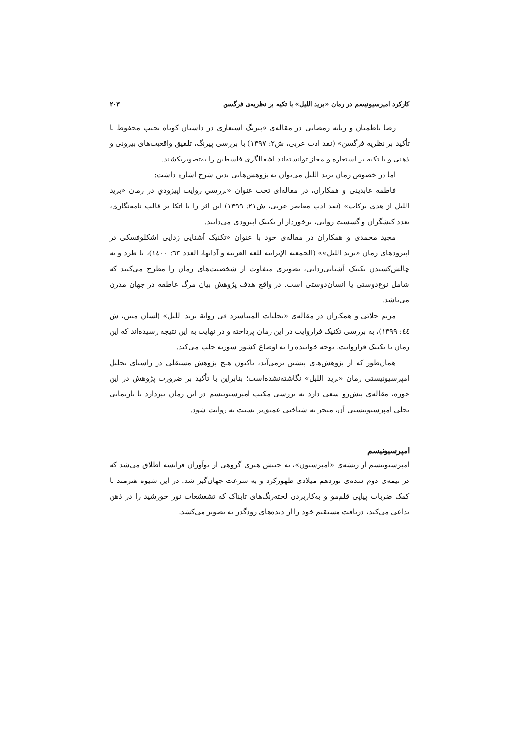کارکرد امپرسیونیسم در رمان «برید اللیل» با تکیه بر نظریه‌ی فرگسن ۲۰۳
رضا ناظمیان و ربابه رمضانی در مقاله‌ی «پیرنگ استعاری در داستان کوتاه نجیب محفوظ با تأکید بر نظریه فرگسن» (نقد ادب عربی، ش۲: ۱۳۹۷) با بررسی پیرنگ، تلفیق واقعیت‌های بیرونی و ذهنی و با تکیه بر استعاره و مجاز توانسته‌اند اشغالگری فلسطین را به‌تصویربکشند.
اما در خصوص رمان برید اللیل می‌توان به پژوهش‌هایی بدین شرح اشاره داشت:
فاطمه عابدینی و همکاران، در مقاله‌ای تحت عنوان «بررسي روايت اپيزودي در رمان «برید اللیل از هدی برکات» (نقد ادب معاصر عربی، ش۲۱: ۱۳۹۹) این اثر را با اتکا بر قالب نامه‌نگاری، تعدد کنشگران و گسست روایی، برخوردار از تکنیک اپیزودی می‌دانند.
مجید محمدی و همکاران در مقاله‌ی خود با عنوان «تکنیک آشنایی زدایی اشکلوفسکی در اپیزودهای رمان «برید اللیل»» (الجمعیة الإیرانیة للغة العربیة و آدابها، العدد ٦٣: ١٤٠٠)، با طرد و به چالش‌کشیدن تکنیک آشنایی‌زدایی، تصویری متفاوت از شخصیت‌های رمان را مطرح می‌کنند که شامل نوع‌دوستی یا انسان‌دوستی است. در واقع هدف پژوهش بیان مرگ عاطفه در جهان مدرن می‌باشد.
مریم جلائی و همکاران در مقاله‌ی «تجلیات المیتاسرد في روایة برید اللیل» (لسان مبین، ش ٤٤: ۱۳۹۹)، به بررسی تکنیک فراروایت در این رمان پرداخته و در نهایت به این نتیجه رسیده‌اند که این رمان با تکنیک فراروایت، توجه خواننده را به اوضاع کشور سوریه جلب می‌کند.
همان‌طور که از پژوهش‌های پیشین برمی‌آید، تاکنون هیچ پژوهش مستقلی در راستای تحلیل امپرسیونیستی رمان «برید اللیل» نگاشته‌نشده‌است؛ بنابراین با تأکید بر ضرورت پژوهش در این حوزه، مقاله‌ی پیش‌رو سعی دارد به بررسی مکتب امپرسیونیسم در این رمان بپردازد تا بازنمایی تجلی امپرسیونیستی آن، منجر به شناختی عمیق‌تر نسبت به روایت شود.
امپرسیونیسم
امپرسیونیسم از ریشه‌ی «امپرسیون»، به جنبش هنری گروهی از نوآوران فرانسه اطلاق می‌شد که در نیمه‌ی دوم سده‌ی نوزدهم میلادی ظهورکرد و به سرعت جهان‌گیر شد. در این شیوه هنرمند با کمک ضربات پیاپی قلم‌مو و به‌کاربردن لخته‌رنگ‌های تابناک که تشعشعات نور خورشید را در ذهن تداعی می‌کند، دریافت مستقیم خود را از دیده‌های زودگذر به تصویر می‌کشد.